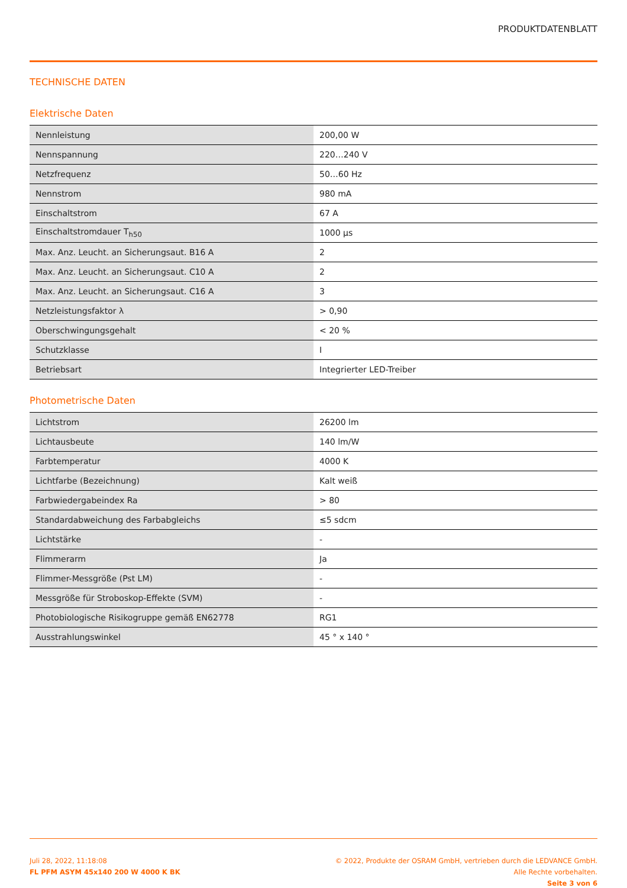PRODUKTDATENBLATT
TECHNISCHE DATEN
Elektrische Daten
| Nennleistung | 200,00 W |
| Nennspannung | 220…240 V |
| Netzfrequenz | 50…60 Hz |
| Nennstrom | 980 mA |
| Einschaltstrom | 67 A |
| Einschaltstromdauer T<sub>h50</sub> | 1000 µs |
| Max. Anz. Leucht. an Sicherungsaut. B16 A | 2 |
| Max. Anz. Leucht. an Sicherungsaut. C10 A | 2 |
| Max. Anz. Leucht. an Sicherungsaut. C16 A | 3 |
| Netzleistungsfaktor λ | > 0,90 |
| Oberschwingungsgehalt | < 20 % |
| Schutzklasse | I |
| Betriebsart | Integrierter LED-Treiber |
Photometrische Daten
| Lichtstrom | 26200 lm |
| Lichtausbeute | 140 lm/W |
| Farbtemperatur | 4000 K |
| Lichtfarbe (Bezeichnung) | Kalt weiß |
| Farbwiedergabeindex Ra | > 80 |
| Standardabweichung des Farbabgleichs | ≤5 sdcm |
| Lichtstärke | - |
| Flimmerarm | Ja |
| Flimmer-Messgröße (Pst LM) | - |
| Messgröße für Stroboskop-Effekte (SVM) | - |
| Photobiologische Risikogruppe gemäß EN62778 | RG1 |
| Ausstrahlungswinkel | 45 ° x 140 ° |
Juli 28, 2022, 11:18:08
FL PFM ASYM 45x140 200 W 4000 K BK
© 2022, Produkte der OSRAM GmbH, vertrieben durch die LEDVANCE GmbH. Alle Rechte vorbehalten.
Seite 3 von 6